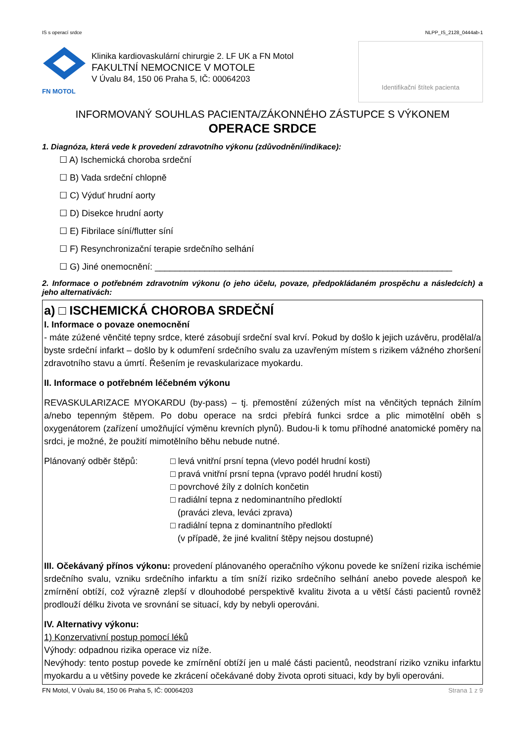IS s operací srdce NLPP_IS_2128_0444ab-1
FN MOTOL
Klinika kardiovaskulární chirurgie 2. LF UK a FN Motol
FAKULTNÍ NEMOCNICE V MOTOLE
V Úvalu 84, 150 06 Praha 5, IČ: 00064203
Identifikační štítek pacienta
INFORMOVANÝ SOUHLAS PACIENTA/ZÁKONNÉHO ZÁSTUPCE S VÝKONEM
OPERACE SRDCE
1. Diagnóza, která vede k provedení zdravotního výkonu (zdůvodnění/indikace):
☐ A) Ischemická choroba srdeční
☐ B) Vada srdeční chlopně
☐ C) Výduť hrudní aorty
☐ D) Disekce hrudní aorty
☐ E) Fibrilace síní/flutter síní
☐ F) Resynchronizační terapie srdečního selhání
☐ G) Jiné onemocnění: ____________________________________________________________
2. Informace o potřebném zdravotním výkonu (o jeho účelu, povaze, předpokládaném prospěchu a následcích) a jeho alternativách:
a) □ ISCHEMICKÁ CHOROBA SRDEČNÍ
I. Informace o povaze onemocnění
- máte zúžené věnčité tepny srdce, které zásobují srdeční sval krví. Pokud by došlo k jejich uzávěru, prodělal/a byste srdeční infarkt – došlo by k odumření srdečního svalu za uzavřeným místem s rizikem vážného zhoršení zdravotního stavu a úmrtí. Řešením je revaskularizace myokardu.
II. Informace o potřebném léčebném výkonu
REVASKULARIZACE MYOKARDU (by-pass) – tj. přemostění zúžených míst na věnčitých tepnách žilním a/nebo tepenným štěpem. Po dobu operace na srdci přebírá funkci srdce a plic mimotělní oběh s oxygenátorem (zařízení umožňující výměnu krevních plynů). Budou-li k tomu příhodné anatomické poměry na srdci, je možné, že použití mimotělního běhu nebude nutné.
Plánovaný odběr štěpů: □ levá vnitřní prsní tepna (vlevo podél hrudní kosti)
□ pravá vnitřní prsní tepna (vpravo podél hrudní kosti)
□ povrchové žíly z dolních končetin
□ radiální tepna z nedominantního předloktí
(praváci zleva, leváci zprava)
□ radiální tepna z dominantního předloktí
(v případě, že jiné kvalitní štěpy nejsou dostupné)
III. Očekávaný přínos výkonu: provedení plánovaného operačního výkonu povede ke snížení rizika ischémie srdečního svalu, vzniku srdečního infarktu a tím sníží riziko srdečního selhání anebo povede alespoň ke zmírnění obtíží, což výrazně zlepší v dlouhodobé perspektivě kvalitu života a u větší části pacientů rovněž prodlouží délku života ve srovnání se situací, kdy by nebyli operováni.
IV. Alternativy výkonu:
1) Konzervativní postup pomocí léků
Výhody: odpadnou rizika operace viz níže.
Nevýhody: tento postup povede ke zmírnění obtíží jen u malé části pacientů, neodstraní riziko vzniku infarktu myokardu a u většiny povede ke zkrácení očekávané doby života oproti situaci, kdy by byli operováni.
FN Motol, V Úvalu 84, 150 06 Praha 5, IČ: 00064203 Strana 1 z 9